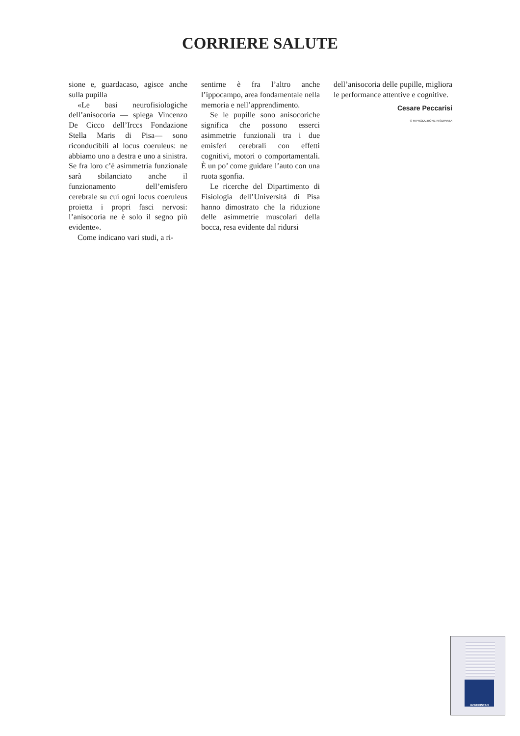CORRIERE SALUTE
sione e, guardacaso, agisce anche sulla pupilla
«Le basi neurofisiologiche dell’anisocoria — spiega Vincenzo De Cicco dell’Irccs Fondazione Stella Maris di Pisa— sono riconducibili al locus coeruleus: ne abbiamo uno a destra e uno a sinistra. Se fra loro c’è asimmetria funzionale sarà sbilanciato anche il funzionamento dell’emisfero cerebrale su cui ogni locus coeruleus proietta i propri fasci nervosi: l’anisocoria ne è solo il segno più evidente».
Come indicano vari studi, a ri-
sentirne è fra l’altro anche l’ippocampo, area fondamentale nella memoria e nell’apprendimento.
Se le pupille sono anisocoriche significa che possono esserci asimmetrie funzionali tra i due emisferi cerebrali con effetti cognitivi, motori o comportamentali. È un po’ come guidare l’auto con una ruota sgonfia.
Le ricerche del Dipartimento di Fisiologia dell’Università di Pisa hanno dimostrato che la riduzione delle asimmetrie muscolari della bocca, resa evidente dal ridursi
dell’anisocoria delle pupille, migliora le performance attentive e cognitive.
Cesare Peccarisi
© RIPRODUZIONE RISERVATA
UZBEKISTAN